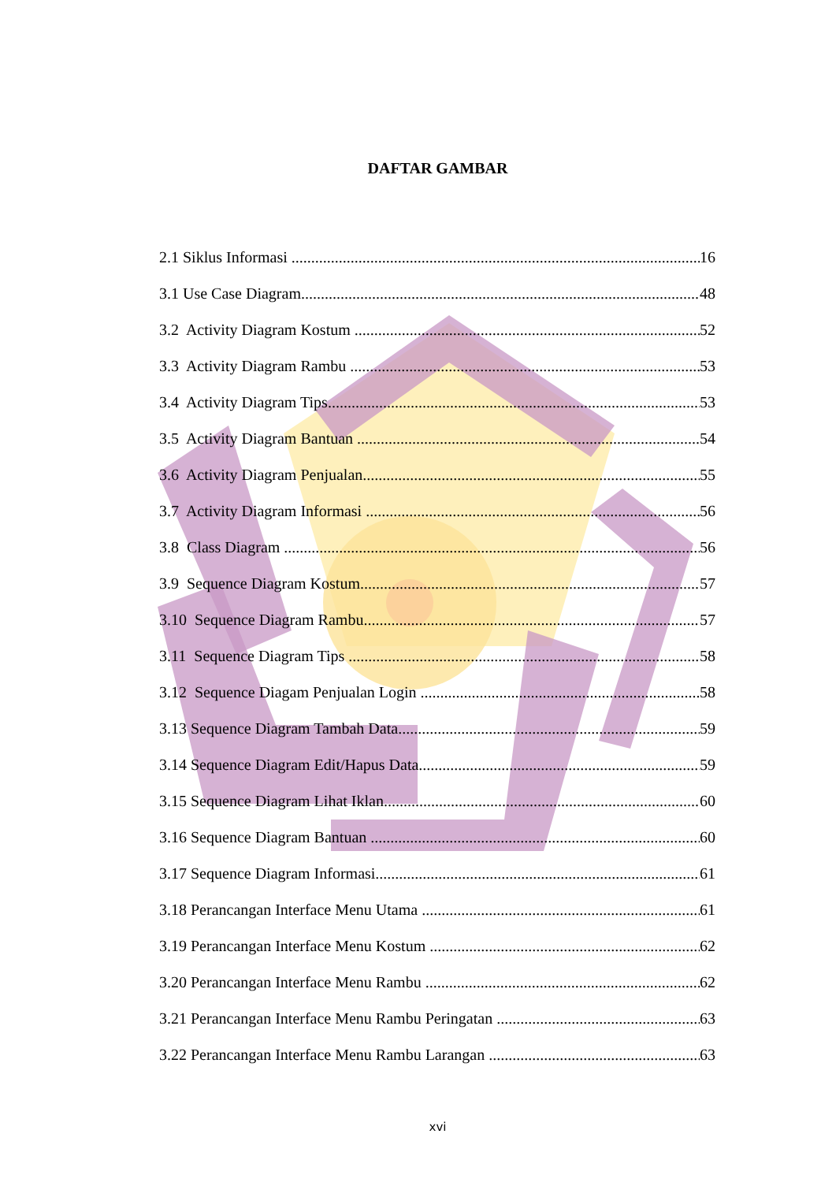DAFTAR GAMBAR
2.1 Siklus Informasi 16
3.1 Use Case Diagram 48
3.2 Activity Diagram Kostum 52
3.3 Activity Diagram Rambu 53
3.4 Activity Diagram Tips 53
3.5 Activity Diagram Bantuan 54
3.6 Activity Diagram Penjualan 55
3.7 Activity Diagram Informasi 56
3.8 Class Diagram 56
3.9 Sequence Diagram Kostum 57
3.10 Sequence Diagram Rambu 57
3.11 Sequence Diagram Tips 58
3.12 Sequence Diagam Penjualan Login 58
3.13 Sequence Diagram Tambah Data 59
3.14 Sequence Diagram Edit/Hapus Data 59
3.15 Sequence Diagram Lihat Iklan 60
3.16 Sequence Diagram Bantuan 60
3.17 Sequence Diagram Informasi 61
3.18 Perancangan Interface Menu Utama 61
3.19 Perancangan Interface Menu Kostum 62
3.20 Perancangan Interface Menu Rambu 62
3.21 Perancangan Interface Menu Rambu Peringatan 63
3.22 Perancangan Interface Menu Rambu Larangan 63
xvi